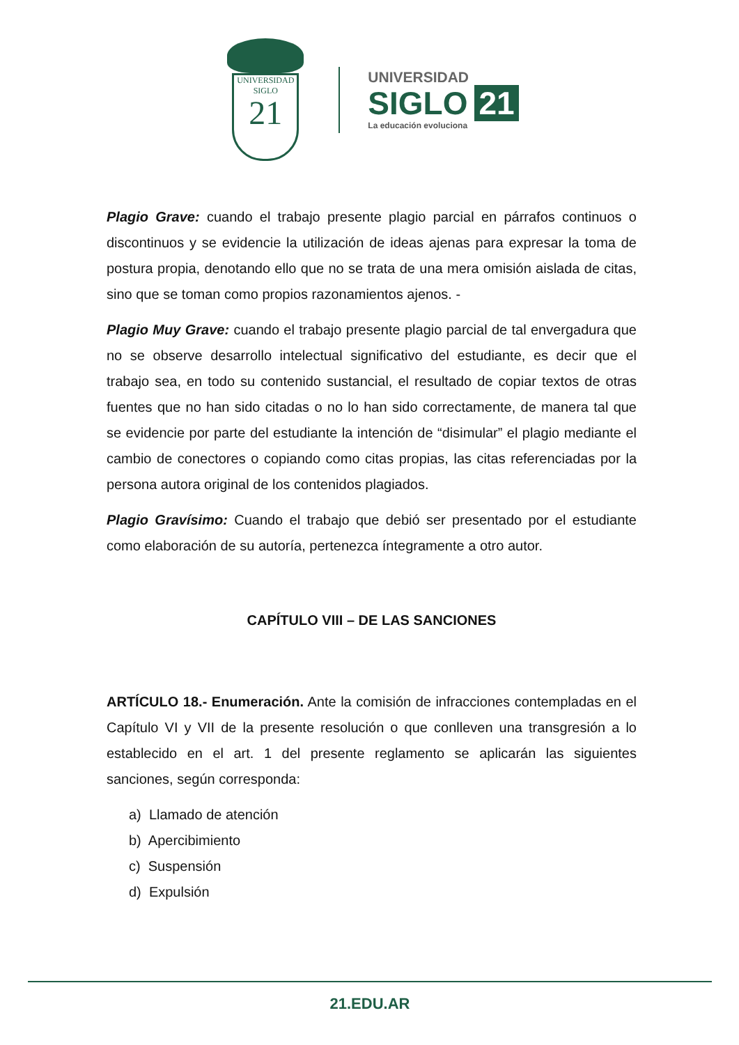UNIVERSIDAD
SIGLO
21
UNIVERSIDAD
SIGLO 21
La educación evoluciona
Plagio Grave: cuando el trabajo presente plagio parcial en párrafos continuos o discontinuos y se evidencie la utilización de ideas ajenas para expresar la toma de postura propia, denotando ello que no se trata de una mera omisión aislada de citas, sino que se toman como propios razonamientos ajenos. -
Plagio Muy Grave: cuando el trabajo presente plagio parcial de tal envergadura que no se observe desarrollo intelectual significativo del estudiante, es decir que el trabajo sea, en todo su contenido sustancial, el resultado de copiar textos de otras fuentes que no han sido citadas o no lo han sido correctamente, de manera tal que se evidencie por parte del estudiante la intención de “disimular” el plagio mediante el cambio de conectores o copiando como citas propias, las citas referenciadas por la persona autora original de los contenidos plagiados.
Plagio Gravísimo: Cuando el trabajo que debió ser presentado por el estudiante como elaboración de su autoría, pertenezca íntegramente a otro autor.
CAPÍTULO VIII – DE LAS SANCIONES
ARTÍCULO 18.- Enumeración. Ante la comisión de infracciones contempladas en el Capítulo VI y VII de la presente resolución o que conlleven una transgresión a lo establecido en el art. 1 del presente reglamento se aplicarán las siguientes sanciones, según corresponda:
a) Llamado de atención
b) Apercibimiento
c) Suspensión
d) Expulsión
21.EDU.AR